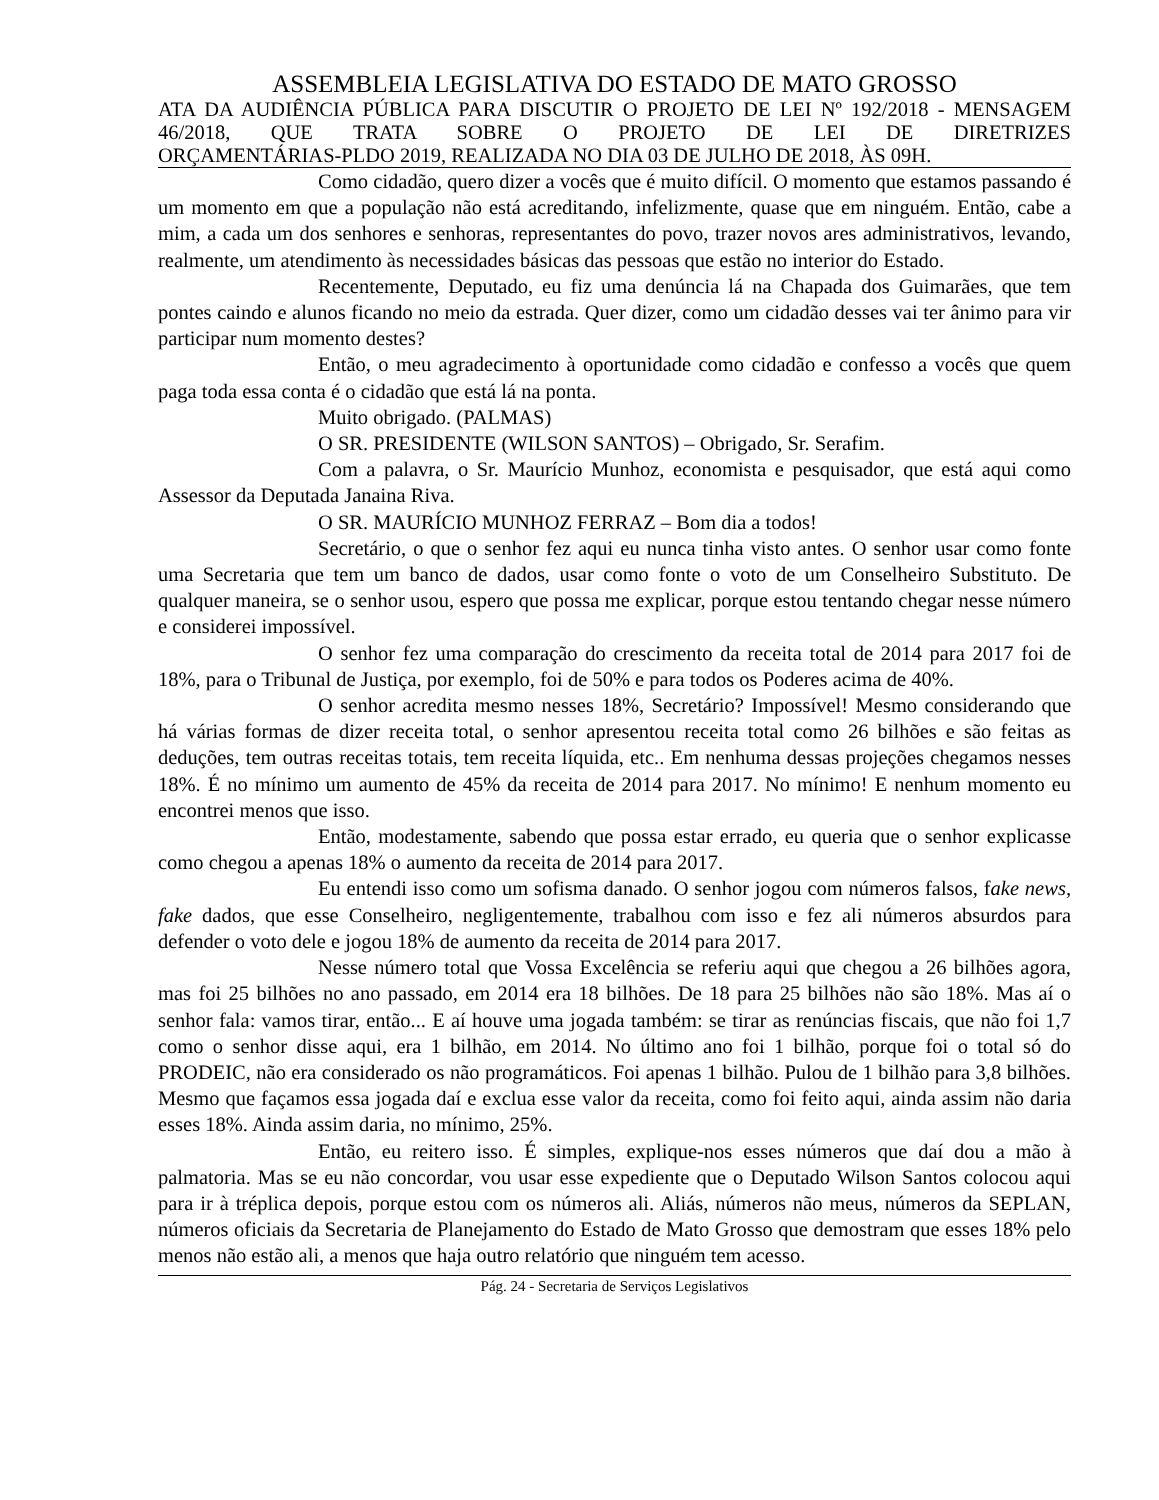ASSEMBLEIA LEGISLATIVA DO ESTADO DE MATO GROSSO
ATA DA AUDIÊNCIA PÚBLICA PARA DISCUTIR O PROJETO DE LEI Nº 192/2018 - MENSAGEM 46/2018, QUE TRATA SOBRE O PROJETO DE LEI DE DIRETRIZES
ORÇAMENTÁRIAS-PLDO 2019, REALIZADA NO DIA 03 DE JULHO DE 2018, ÀS 09H.
Como cidadão, quero dizer a vocês que é muito difícil. O momento que estamos passando é um momento em que a população não está acreditando, infelizmente, quase que em ninguém. Então, cabe a mim, a cada um dos senhores e senhoras, representantes do povo, trazer novos ares administrativos, levando, realmente, um atendimento às necessidades básicas das pessoas que estão no interior do Estado.
Recentemente, Deputado, eu fiz uma denúncia lá na Chapada dos Guimarães, que tem pontes caindo e alunos ficando no meio da estrada. Quer dizer, como um cidadão desses vai ter ânimo para vir participar num momento destes?
Então, o meu agradecimento à oportunidade como cidadão e confesso a vocês que quem paga toda essa conta é o cidadão que está lá na ponta.
Muito obrigado. (PALMAS)
O SR. PRESIDENTE (WILSON SANTOS) – Obrigado, Sr. Serafim.
Com a palavra, o Sr. Maurício Munhoz, economista e pesquisador, que está aqui como Assessor da Deputada Janaina Riva.
O SR. MAURÍCIO MUNHOZ FERRAZ – Bom dia a todos!
Secretário, o que o senhor fez aqui eu nunca tinha visto antes. O senhor usar como fonte uma Secretaria que tem um banco de dados, usar como fonte o voto de um Conselheiro Substituto. De qualquer maneira, se o senhor usou, espero que possa me explicar, porque estou tentando chegar nesse número e considerei impossível.
O senhor fez uma comparação do crescimento da receita total de 2014 para 2017 foi de 18%, para o Tribunal de Justiça, por exemplo, foi de 50% e para todos os Poderes acima de 40%.
O senhor acredita mesmo nesses 18%, Secretário? Impossível! Mesmo considerando que há várias formas de dizer receita total, o senhor apresentou receita total como 26 bilhões e são feitas as deduções, tem outras receitas totais, tem receita líquida, etc.. Em nenhuma dessas projeções chegamos nesses 18%. É no mínimo um aumento de 45% da receita de 2014 para 2017. No mínimo! E nenhum momento eu encontrei menos que isso.
Então, modestamente, sabendo que possa estar errado, eu queria que o senhor explicasse como chegou a apenas 18% o aumento da receita de 2014 para 2017.
Eu entendi isso como um sofisma danado. O senhor jogou com números falsos, fake news, fake dados, que esse Conselheiro, negligentemente, trabalhou com isso e fez ali números absurdos para defender o voto dele e jogou 18% de aumento da receita de 2014 para 2017.
Nesse número total que Vossa Excelência se referiu aqui que chegou a 26 bilhões agora, mas foi 25 bilhões no ano passado, em 2014 era 18 bilhões. De 18 para 25 bilhões não são 18%. Mas aí o senhor fala: vamos tirar, então... E aí houve uma jogada também: se tirar as renúncias fiscais, que não foi 1,7 como o senhor disse aqui, era 1 bilhão, em 2014. No último ano foi 1 bilhão, porque foi o total só do PRODEIC, não era considerado os não programáticos. Foi apenas 1 bilhão. Pulou de 1 bilhão para 3,8 bilhões. Mesmo que façamos essa jogada daí e exclua esse valor da receita, como foi feito aqui, ainda assim não daria esses 18%. Ainda assim daria, no mínimo, 25%.
Então, eu reitero isso. É simples, explique-nos esses números que daí dou a mão à palmatoria. Mas se eu não concordar, vou usar esse expediente que o Deputado Wilson Santos colocou aqui para ir à tréplica depois, porque estou com os números ali. Aliás, números não meus, números da SEPLAN, números oficiais da Secretaria de Planejamento do Estado de Mato Grosso que demostram que esses 18% pelo menos não estão ali, a menos que haja outro relatório que ninguém tem acesso.
Pág. 24 - Secretaria de Serviços Legislativos